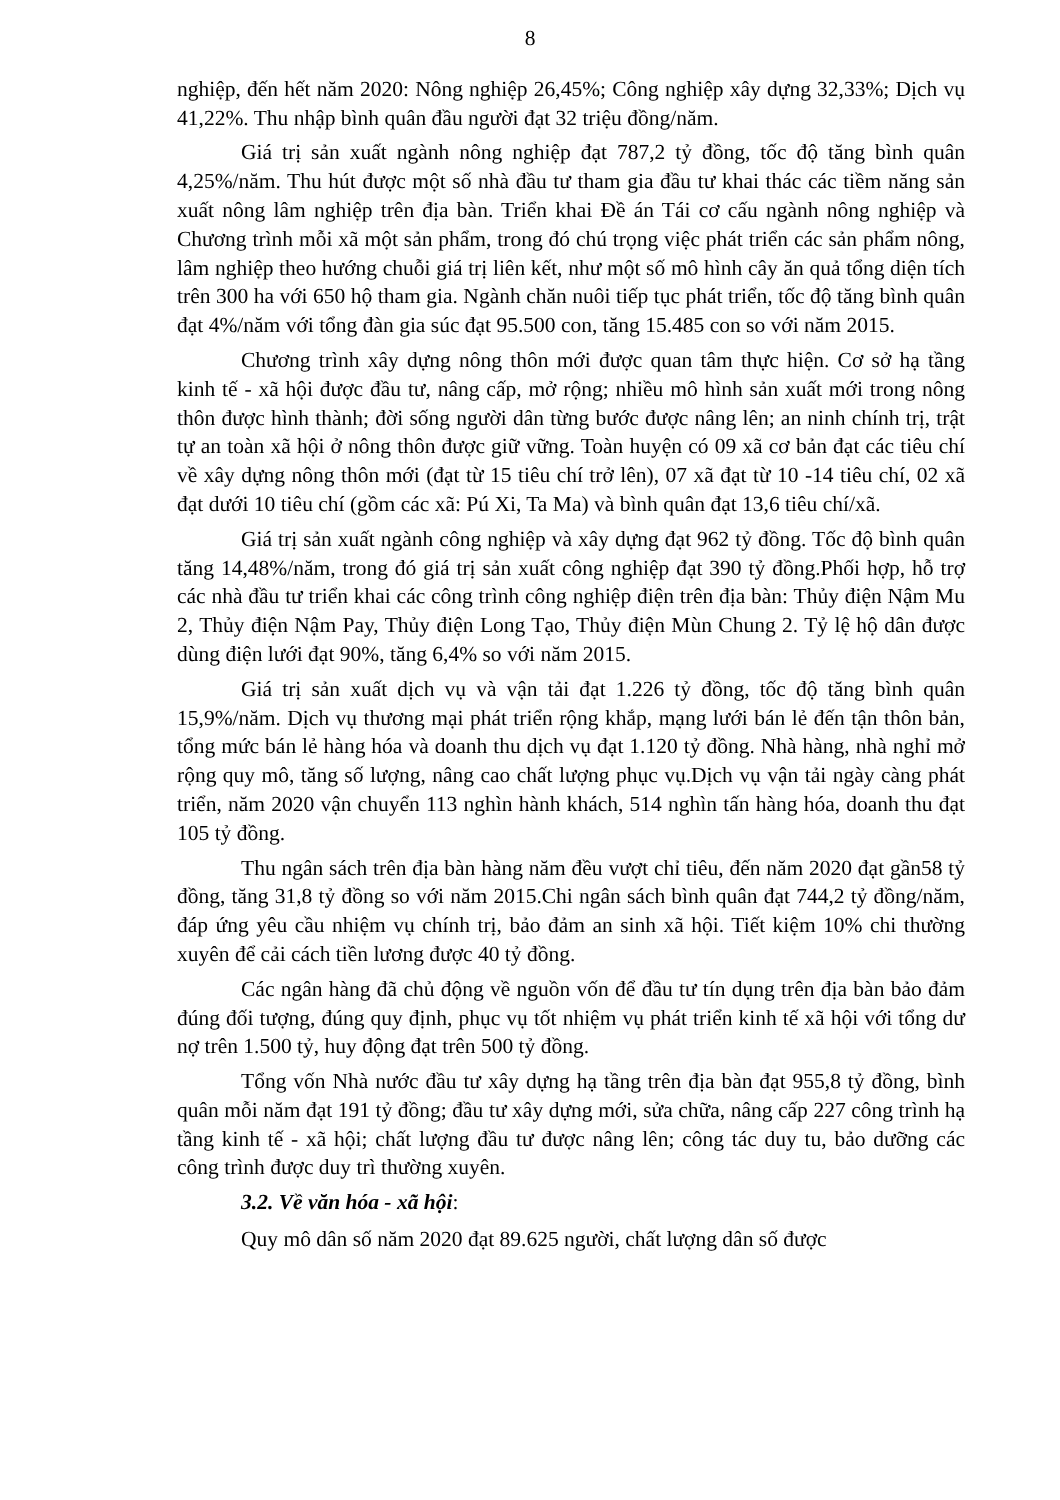8
nghiệp, đến hết năm 2020: Nông nghiệp 26,45%; Công nghiệp xây dựng 32,33%; Dịch vụ 41,22%. Thu nhập bình quân đầu người đạt 32 triệu đồng/năm.
Giá trị sản xuất ngành nông nghiệp đạt 787,2 tỷ đồng, tốc độ tăng bình quân 4,25%/năm. Thu hút được một số nhà đầu tư tham gia đầu tư khai thác các tiềm năng sản xuất nông lâm nghiệp trên địa bàn. Triển khai Đề án Tái cơ cấu ngành nông nghiệp và Chương trình mỗi xã một sản phẩm, trong đó chú trọng việc phát triển các sản phẩm nông, lâm nghiệp theo hướng chuỗi giá trị liên kết, như một số mô hình cây ăn quả tổng diện tích trên 300 ha với 650 hộ tham gia. Ngành chăn nuôi tiếp tục phát triển, tốc độ tăng bình quân đạt 4%/năm với tổng đàn gia súc đạt 95.500 con, tăng 15.485 con so với năm 2015.
Chương trình xây dựng nông thôn mới được quan tâm thực hiện. Cơ sở hạ tầng kinh tế - xã hội được đầu tư, nâng cấp, mở rộng; nhiều mô hình sản xuất mới trong nông thôn được hình thành; đời sống người dân từng bước được nâng lên; an ninh chính trị, trật tự an toàn xã hội ở nông thôn được giữ vững. Toàn huyện có 09 xã cơ bản đạt các tiêu chí về xây dựng nông thôn mới (đạt từ 15 tiêu chí trở lên), 07 xã đạt từ 10 -14 tiêu chí, 02 xã đạt dưới 10 tiêu chí (gồm các xã: Pú Xi, Ta Ma) và bình quân đạt 13,6 tiêu chí/xã.
Giá trị sản xuất ngành công nghiệp và xây dựng đạt 962 tỷ đồng. Tốc độ bình quân tăng 14,48%/năm, trong đó giá trị sản xuất công nghiệp đạt 390 tỷ đồng.Phối hợp, hỗ trợ các nhà đầu tư triển khai các công trình công nghiệp điện trên địa bàn: Thủy điện Nậm Mu 2, Thủy điện Nậm Pay, Thủy điện Long Tạo, Thủy điện Mùn Chung 2. Tỷ lệ hộ dân được dùng điện lưới đạt 90%, tăng 6,4% so với năm 2015.
Giá trị sản xuất dịch vụ và vận tải đạt 1.226 tỷ đồng, tốc độ tăng bình quân 15,9%/năm. Dịch vụ thương mại phát triển rộng khắp, mạng lưới bán lẻ đến tận thôn bản, tổng mức bán lẻ hàng hóa và doanh thu dịch vụ đạt 1.120 tỷ đồng. Nhà hàng, nhà nghỉ mở rộng quy mô, tăng số lượng, nâng cao chất lượng phục vụ.Dịch vụ vận tải ngày càng phát triển, năm 2020 vận chuyển 113 nghìn hành khách, 514 nghìn tấn hàng hóa, doanh thu đạt 105 tỷ đồng.
Thu ngân sách trên địa bàn hàng năm đều vượt chỉ tiêu, đến năm 2020 đạt gần58 tỷ đồng, tăng 31,8 tỷ đồng so với năm 2015.Chi ngân sách bình quân đạt 744,2 tỷ đồng/năm, đáp ứng yêu cầu nhiệm vụ chính trị, bảo đảm an sinh xã hội. Tiết kiệm 10% chi thường xuyên để cải cách tiền lương được 40 tỷ đồng.
Các ngân hàng đã chủ động về nguồn vốn để đầu tư tín dụng trên địa bàn bảo đảm đúng đối tượng, đúng quy định, phục vụ tốt nhiệm vụ phát triển kinh tế xã hội với tổng dư nợ trên 1.500 tỷ, huy động đạt trên 500 tỷ đồng.
Tổng vốn Nhà nước đầu tư xây dựng hạ tầng trên địa bàn đạt 955,8 tỷ đồng, bình quân mỗi năm đạt 191 tỷ đồng; đầu tư xây dựng mới, sửa chữa, nâng cấp 227 công trình hạ tầng kinh tế - xã hội; chất lượng đầu tư được nâng lên; công tác duy tu, bảo dưỡng các công trình được duy trì thường xuyên.
3.2. Về văn hóa - xã hội:
Quy mô dân số năm 2020 đạt 89.625 người, chất lượng dân số được